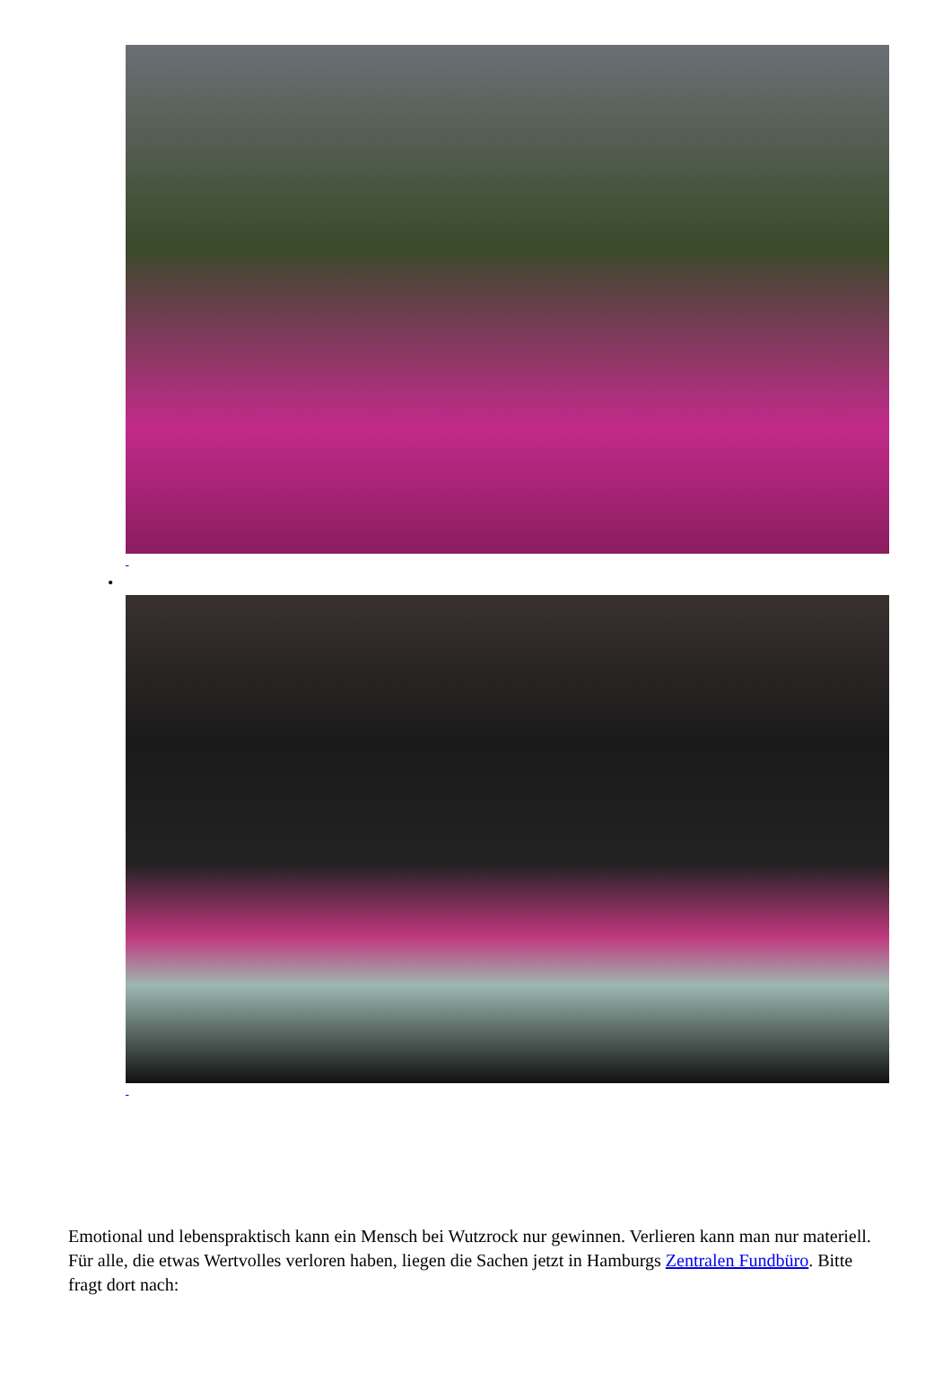•
Emotional und lebenspraktisch kann ein Mensch bei Wutzrock nur gewinnen. Verlieren kann man nur materiell. Für alle, die etwas Wertvolles verloren haben, liegen die Sachen jetzt in Hamburgs Zentralen Fundbüro. Bitte fragt dort nach: